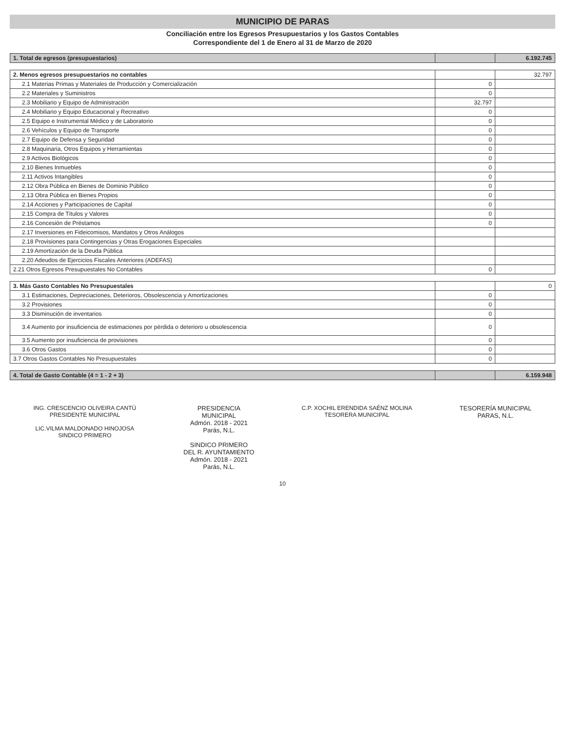MUNICIPIO DE PARAS
Conciliación entre los Egresos Presupuestarios y los Gastos Contables
Correspondiente del 1 de Enero al 31 de Marzo de 2020
| 1. Total de egresos (presupuestarios) | | 6.192.745 |
| 2. Menos egresos presupuestarios no contables | | 32.797 |
| 2.1 Materias Primas y Materiales de Producción y Comercialización | 0 | |
| 2.2 Materiales y Suministros | 0 | |
| 2.3 Mobiliario y Equipo de Administración | 32.797 | |
| 2.4 Mobiliario y Equipo Educacional y Recreativo | 0 | |
| 2.5 Equipo e Instrumental Médico y de Laboratorio | 0 | |
| 2.6 Vehículos y Equipo de Transporte | 0 | |
| 2.7 Equipo de Defensa y Seguridad | 0 | |
| 2.8 Maquinaria, Otros Equipos y Herramientas | 0 | |
| 2.9 Activos Biológicos | 0 | |
| 2.10 Bienes Inmuebles | 0 | |
| 2.11 Activos Intangibles | 0 | |
| 2.12 Obra Pública en Bienes de Dominio Público | 0 | |
| 2.13 Obra Pública en Bienes Propios | 0 | |
| 2.14 Acciones y Participaciones de Capital | 0 | |
| 2.15 Compra de Títulos y Valores | 0 | |
| 2.16 Concesión de Préstamos | 0 | |
| 2.17 Inversiones en Fideicomisos, Mandatos y Otros Análogos | | |
| 2.18 Provisiones para Contingencias y Otras Erogaciones Especiales | | |
| 2.19 Amortización de la Deuda Pública | | |
| 2.20 Adeudos de Ejercicios Fiscales Anteriores (ADEFAS) | | |
| 2.21 Otros Egresos Presupuestales No Contables | 0 | |
| 3. Más Gasto Contables No Presupuestales | | 0 |
| 3.1 Estimaciones, Depreciaciones, Deterioros, Obsolescencia y Amortizaciones | 0 | |
| 3.2 Provisiones | 0 | |
| 3.3 Disminución de inventarios | 0 | |
| 3.4 Aumento por insuficiencia de estimaciones por pérdida o deterioro u obsolescencia | 0 | |
| 3.5 Aumento por insuficiencia de provisiones | 0 | |
| 3.6 Otros Gastos | 0 | |
| 3.7 Otros Gastos Contables No Presupuestales | 0 | |
| 4. Total de Gasto Contable (4 = 1 - 2 + 3) | | 6.159.948 |
ING. CRESCENCIO OLIVEIRA CANTÚ
PRESIDENTE MUNICIPAL
LIC.VILMA MALDONADO HINOJOSA
SINDICO PRIMERO
PRESIDENCIA
MUNICIPAL
Admón. 2018 - 2021
Parás, N.L.
SINDICO PRIMERO
DEL R. AYUNTAMIENTO
Admón. 2018 - 2021
Parás, N.L.
C.P. XOCHIL ERENDIDA SAÉNZ MOLINA
TESORERA MUNICIPAL
TESORERÍA MUNICIPAL
PARAS, N.L.
10